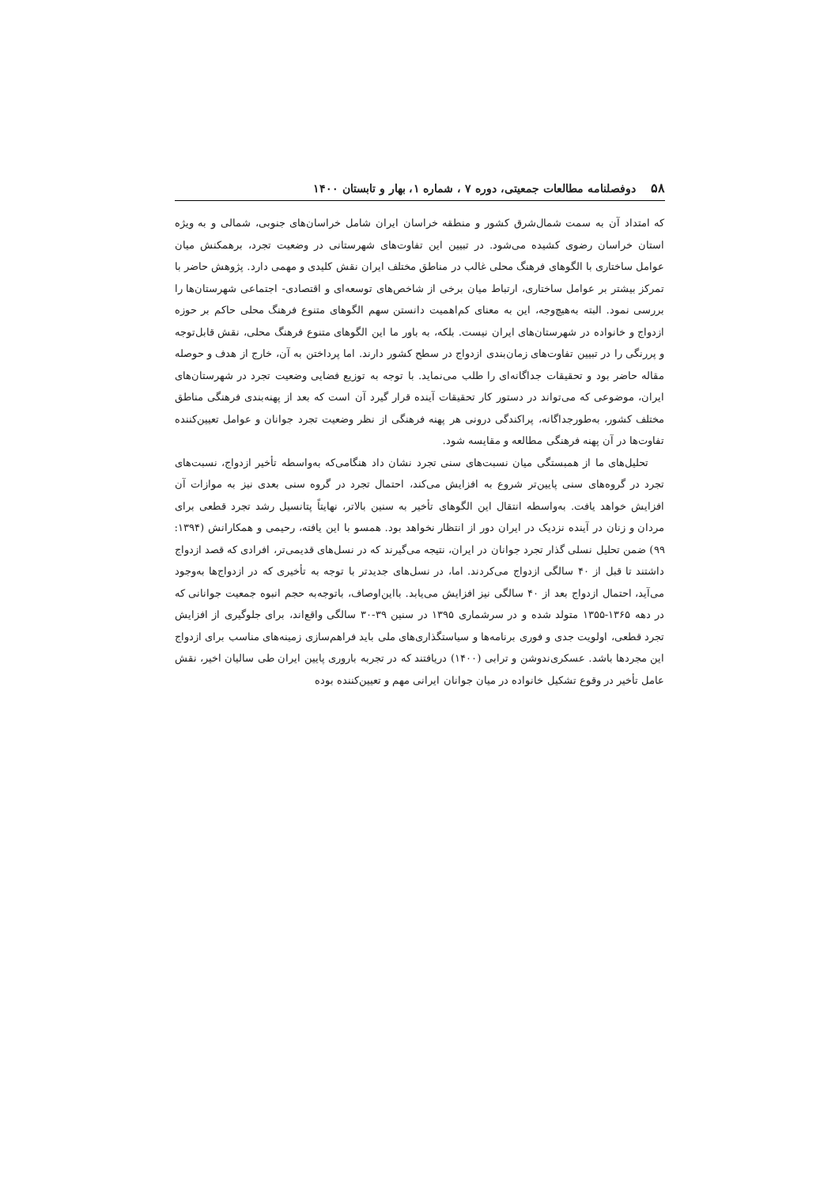۵۸ دوفصلنامه مطالعات جمعیتی، دوره ۷ ، شماره ۱، بهار و تابستان ۱۴۰۰
که امتداد آن به سمت شمال‌شرق کشور و منطقه خراسان ایران شامل خراسان‌های جنوبی، شمالی و به ویژه استان خراسان رضوی کشیده می‌شود. در تبیین این تفاوت‌های شهرستانی در وضعیت تجرد، برهمکنش میان عوامل ساختاری با الگوهای فرهنگ محلی غالب در مناطق مختلف ایران نقش کلیدی و مهمی دارد. پژوهش حاضر با تمرکز بیشتر بر عوامل ساختاری، ارتباط میان برخی از شاخص‌های توسعه‌ای و اقتصادی- اجتماعی شهرستان‌ها را بررسی نمود. البته به‌هیچ‌وجه، این به معنای کم‌اهمیت دانستن سهم الگوهای متنوع فرهنگ محلی حاکم بر حوزه ازدواج و خانواده در شهرستان‌های ایران نیست. بلکه، به باور ما این الگوهای متنوع فرهنگ محلی، نقش قابل‌توجه و پررنگی را در تبیین تفاوت‌های زمان‌بندی ازدواج در سطح کشور دارند. اما پرداختن به آن، خارج از هدف و حوصله مقاله حاضر بود و تحقیقات جداگانه‌ای را طلب می‌نماید. با توجه به توزیع فضایی وضعیت تجرد در شهرستان‌های ایران، موضوعی که می‌تواند در دستور کار تحقیقات آینده قرار گیرد آن است که بعد از پهنه‌بندی فرهنگی مناطق مختلف کشور، به‌طورجداگانه، پراکندگی درونی هر پهنه فرهنگی از نظر وضعیت تجرد جوانان و عوامل تعیین‌کننده تفاوت‌ها در آن پهنه فرهنگی مطالعه و مقایسه شود.
تحلیل‌های ما از همبستگی میان نسبت‌های سنی تجرد نشان داد هنگامی‌که به‌واسطه تأخیر ازدواج، نسبت‌های تجرد در گروه‌های سنی پایین‌تر شروع به افزایش می‌کند، احتمال تجرد در گروه سنی بعدی نیز به موازات آن افزایش خواهد یافت. به‌واسطه انتقال این الگوهای تأخیر به سنین بالاتر، نهایتاً پتانسیل رشد تجرد قطعی برای مردان و زنان در آینده نزدیک در ایران دور از انتظار نخواهد بود. همسو با این یافته، رحیمی و همکارانش (۱۳۹۴: ۹۹) ضمن تحلیل نسلی گذار تجرد جوانان در ایران، نتیجه می‌گیرند که در نسل‌های قدیمی‌تر، افرادی که قصد ازدواج داشتند تا قبل از ۴۰ سالگی ازدواج می‌کردند. اما، در نسل‌های جدیدتر با توجه به تأخیری که در ازدواج‌ها به‌وجود می‌آید، احتمال ازدواج بعد از ۴۰ سالگی نیز افزایش می‌یابد. بااین‌اوصاف، باتوجه‌به حجم انبوه جمعیت جوانانی که در دهه ۱۳۶۵-۱۳۵۵ متولد شده و در سرشماری ۱۳۹۵ در سنین ۳۹-۳۰ سالگی واقع‌اند، برای جلوگیری از افزایش تجرد قطعی، اولویت جدی و فوری برنامه‌ها و سیاستگذاری‌های ملی باید فراهم‌سازی زمینه‌های مناسب برای ازدواج این مجردها باشد. عسکری‌ندوشن و ترابی (۱۴۰۰) دریافتند که در تجربه باروری پایین ایران طی سالیان اخیر، نقش عامل تأخیر در وقوع تشکیل خانواده در میان جوانان ایرانی مهم و تعیین‌کننده بوده